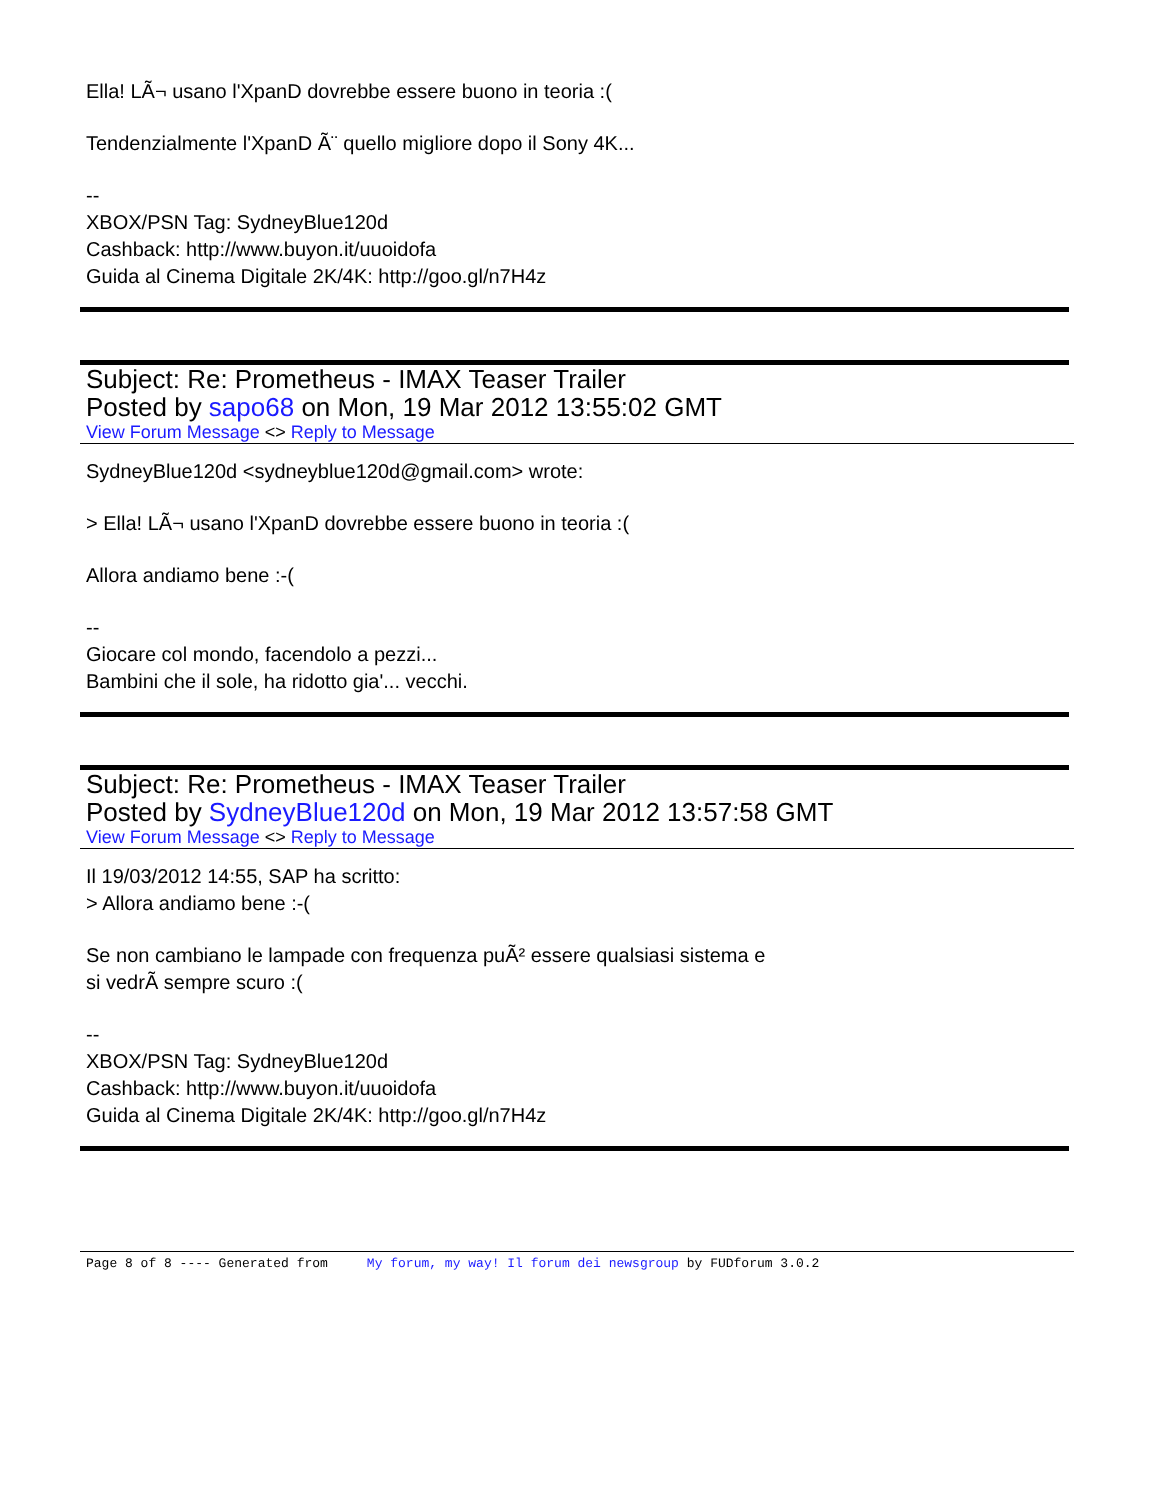Ella! LÃ¬ usano l'XpanD dovrebbe essere buono in teoria :(
Tendenzialmente l'XpanD Ã¨ quello migliore dopo il Sony 4K...
--
XBOX/PSN Tag: SydneyBlue120d
Cashback: http://www.buyon.it/uuoidofa
Guida al Cinema Digitale 2K/4K: http://goo.gl/n7H4z
Subject: Re: Prometheus - IMAX Teaser Trailer
Posted by sapo68 on Mon, 19 Mar 2012 13:55:02 GMT
View Forum Message <> Reply to Message
SydneyBlue120d <sydneyblue120d@gmail.com> wrote:
> Ella! LÃ¬ usano l'XpanD dovrebbe essere buono in teoria :(
Allora andiamo bene :-(
--
Giocare col mondo, facendolo a pezzi...
Bambini che il sole, ha ridotto gia'... vecchi.
Subject: Re: Prometheus - IMAX Teaser Trailer
Posted by SydneyBlue120d on Mon, 19 Mar 2012 13:57:58 GMT
View Forum Message <> Reply to Message
Il 19/03/2012 14:55, SAP ha scritto:
> Allora andiamo bene :-(
Se non cambiano le lampade con frequenza puÃ² essere qualsiasi sistema e
si vedrÃ sempre scuro :(
--
XBOX/PSN Tag: SydneyBlue120d
Cashback: http://www.buyon.it/uuoidofa
Guida al Cinema Digitale 2K/4K: http://goo.gl/n7H4z
Page 8 of 8 ---- Generated from My forum, my way! Il forum dei newsgroup by FUDforum 3.0.2